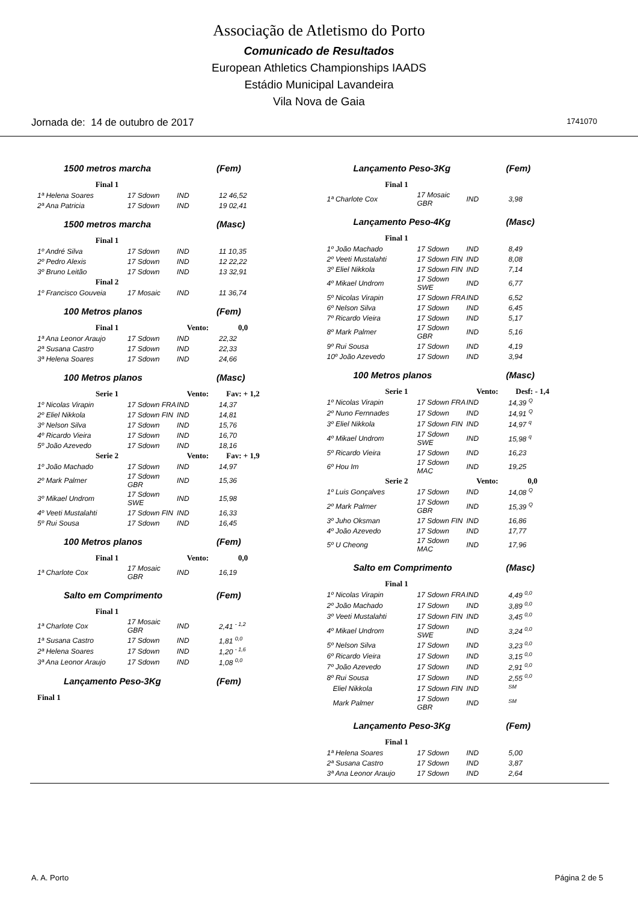Associação de Atletismo do Porto
Comunicado de Resultados
European Athletics Championships IAADS
Estádio Municipal Lavandeira
Vila Nova de Gaia
Jornada de: 14 de outubro de 2017 1741070
1500 metros marcha (Fem)
| Final 1 | | | |
| 1ª Helena Soares | 17 Sdown | IND | 12 46,52 |
| 2ª Ana Patricia | 17 Sdown | IND | 19 02,41 |
1500 metros marcha (Masc)
| Final 1 | | | |
| 1º André Silva | 17 Sdown | IND | 11 10,35 |
| 2º Pedro Alexis | 17 Sdown | IND | 12 22,22 |
| 3º Bruno Leitão | 17 Sdown | IND | 13 32,91 |
| Final 2 | | | |
| 1º Francisco Gouveia | 17 Mosaic | IND | 11 36,74 |
100 Metros planos (Fem)
| Final 1 | | Vento: | 0,0 |
| 1ª Ana Leonor Araujo | 17 Sdown | IND | 22,32 |
| 2ª Susana Castro | 17 Sdown | IND | 22,33 |
| 3ª Helena Soares | 17 Sdown | IND | 24,66 |
100 Metros planos (Masc)
| Serie 1 | | Vento: | Fav: + 1,2 |
| 1º Nicolas Virapin | 17 Sdown FRA | IND | 14,37 |
| 2º Eliel Nikkola | 17 Sdown FIN | IND | 14,81 |
| 3º Nelson Silva | 17 Sdown | IND | 15,76 |
| 4º Ricardo Vieira | 17 Sdown | IND | 16,70 |
| 5º João Azevedo | 17 Sdown | IND | 18,16 |
| Serie 2 | | Vento: | Fav: + 1,9 |
| 1º João Machado | 17 Sdown | IND | 14,97 |
| 2º Mark Palmer | 17 Sdown GBR | IND | 15,36 |
| 3º Mikael Undrom | 17 Sdown SWE | IND | 15,98 |
| 4º Veeti Mustalahti | 17 Sdown FIN | IND | 16,33 |
| 5º Rui Sousa | 17 Sdown | IND | 16,45 |
100 Metros planos (Fem)
| Final 1 | | Vento: | 0,0 |
| 1ª Charlote Cox | 17 Mosaic GBR | IND | 16,19 |
Salto em Comprimento (Fem)
| Final 1 | | | |
| 1ª Charlote Cox | 17 Mosaic GBR | IND | 2,41 <sup>- 1,2</sup> |
| 1ª Susana Castro | 17 Sdown | IND | 1,81 <sup>0,0</sup> |
| 2ª Helena Soares | 17 Sdown | IND | 1,20 <sup>- 1,6</sup> |
| 3ª Ana Leonor Araujo | 17 Sdown | IND | 1,08 <sup>0,0</sup> |
Lançamento Peso-3Kg (Fem)
| Final 1 |
Lançamento Peso-3Kg (Fem)
| Final 1 | | | |
| 1ª Charlote Cox | 17 Mosaic GBR | IND | 3,98 |
Lançamento Peso-4Kg (Masc)
| Final 1 | | | |
| 1º João Machado | 17 Sdown | IND | 8,49 |
| 2º Veeti Mustalahti | 17 Sdown FIN | IND | 8,08 |
| 3º Eliel Nikkola | 17 Sdown FIN | IND | 7,14 |
| 4º Mikael Undrom | 17 Sdown SWE | IND | 6,77 |
| 5º Nicolas Virapin | 17 Sdown FRA | IND | 6,52 |
| 6º Nelson Silva | 17 Sdown | IND | 6,45 |
| 7º Ricardo Vieira | 17 Sdown | IND | 5,17 |
| 8º Mark Palmer | 17 Sdown GBR | IND | 5,16 |
| 9º Rui Sousa | 17 Sdown | IND | 4,19 |
| 10º João Azevedo | 17 Sdown | IND | 3,94 |
100 Metros planos (Masc)
| Serie 1 | | Vento: | Desf: - 1,4 |
| 1º Nicolas Virapin | 17 Sdown FRA | IND | 14,39 <sup>Q</sup> |
| 2º Nuno Fernnades | 17 Sdown | IND | 14,91 <sup>Q</sup> |
| 3º Eliel Nikkola | 17 Sdown FIN | IND | 14,97 <sup>q</sup> |
| 4º Mikael Undrom | 17 Sdown SWE | IND | 15,98 <sup>q</sup> |
| 5º Ricardo Vieira | 17 Sdown | IND | 16,23 |
| 6º Hou Im | 17 Sdown MAC | IND | 19,25 |
| Serie 2 | | Vento: | 0,0 |
| 1º Luis Gonçalves | 17 Sdown | IND | 14,08 <sup>Q</sup> |
| 2º Mark Palmer | 17 Sdown GBR | IND | 15,39 <sup>Q</sup> |
| 3º Juho Oksman | 17 Sdown FIN | IND | 16,86 |
| 4º João Azevedo | 17 Sdown | IND | 17,77 |
| 5º U Cheong | 17 Sdown MAC | IND | 17,96 |
Salto em Comprimento (Masc)
| Final 1 | | | |
| 1º Nicolas Virapin | 17 Sdown FRA | IND | 4,49 <sup>0,0</sup> |
| 2º João Machado | 17 Sdown | IND | 3,89 <sup>0,0</sup> |
| 3º Veeti Mustalahti | 17 Sdown FIN | IND | 3,45 <sup>0,0</sup> |
| 4º Mikael Undrom | 17 Sdown SWE | IND | 3,24 <sup>0,0</sup> |
| 5º Nelson Silva | 17 Sdown | IND | 3,23 <sup>0,0</sup> |
| 6º Ricardo Vieira | 17 Sdown | IND | 3,15 <sup>0,0</sup> |
| 7º João Azevedo | 17 Sdown | IND | 2,91 <sup>0,0</sup> |
| 8º Rui Sousa | 17 Sdown | IND | 2,55 <sup>0,0</sup> |
| Eliel Nikkola | 17 Sdown FIN | IND | <sup>SM</sup> |
| Mark Palmer | 17 Sdown GBR | IND | <sup>SM</sup> |
Lançamento Peso-3Kg (Fem)
| Final 1 | | | |
| 1ª Helena Soares | 17 Sdown | IND | 5,00 |
| 2ª Susana Castro | 17 Sdown | IND | 3,87 |
| 3ª Ana Leonor Araujo | 17 Sdown | IND | 2,64 |
A. A. Porto Página 2 de 5